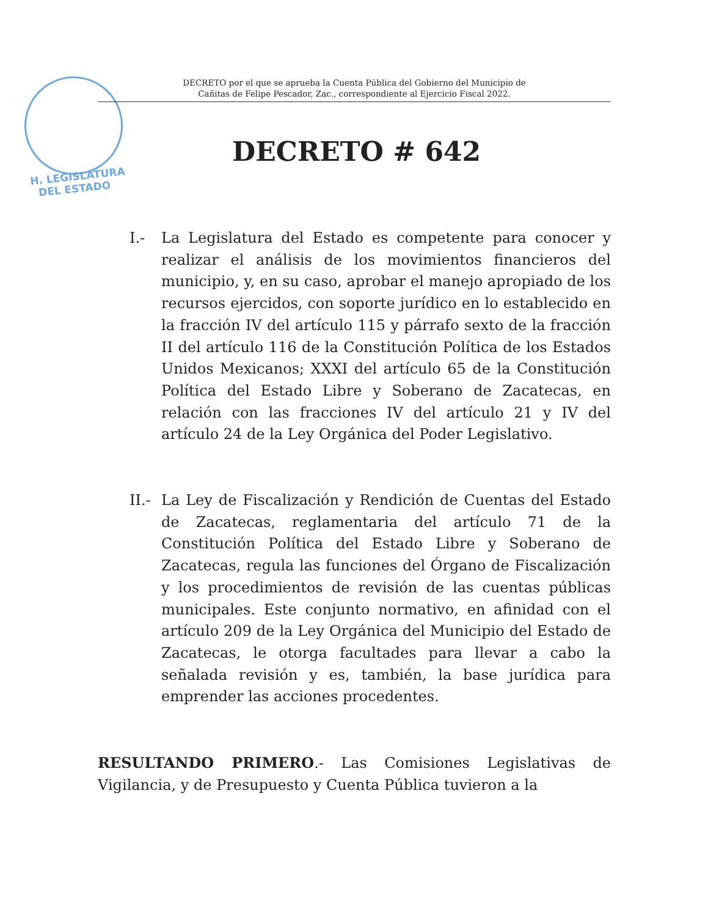DECRETO por el que se aprueba la Cuenta Pública del Gobierno del Municipio de
Cañitas de Felipe Pescador, Zac., correspondiente al Ejercicio Fiscal 2022.
H. LEGISLATURA
DEL ESTADO
DECRETO # 642
I.- La Legislatura del Estado es competente para conocer y realizar el análisis de los movimientos financieros del municipio, y, en su caso, aprobar el manejo apropiado de los recursos ejercidos, con soporte jurídico en lo establecido en la fracción IV del artículo 115 y párrafo sexto de la fracción II del artículo 116 de la Constitución Política de los Estados Unidos Mexicanos; XXXI del artículo 65 de la Constitución Política del Estado Libre y Soberano de Zacatecas, en relación con las fracciones IV del artículo 21 y IV del artículo 24 de la Ley Orgánica del Poder Legislativo.
II.-
La Ley de Fiscalización y Rendición de Cuentas del Estado de Zacatecas, reglamentaria del artículo 71 de la Constitución Política del Estado Libre y Soberano de Zacatecas, regula las funciones del Órgano de Fiscalización y los procedimientos de revisión de las cuentas públicas municipales. Este conjunto normativo, en afinidad con el artículo 209 de la Ley Orgánica del Municipio del Estado de Zacatecas, le otorga facultades para llevar a cabo la señalada revisión y es, también, la base jurídica para emprender las acciones procedentes.
RESULTANDO PRIMERO.- Las Comisiones Legislativas de Vigilancia, y de Presupuesto y Cuenta Pública tuvieron a la